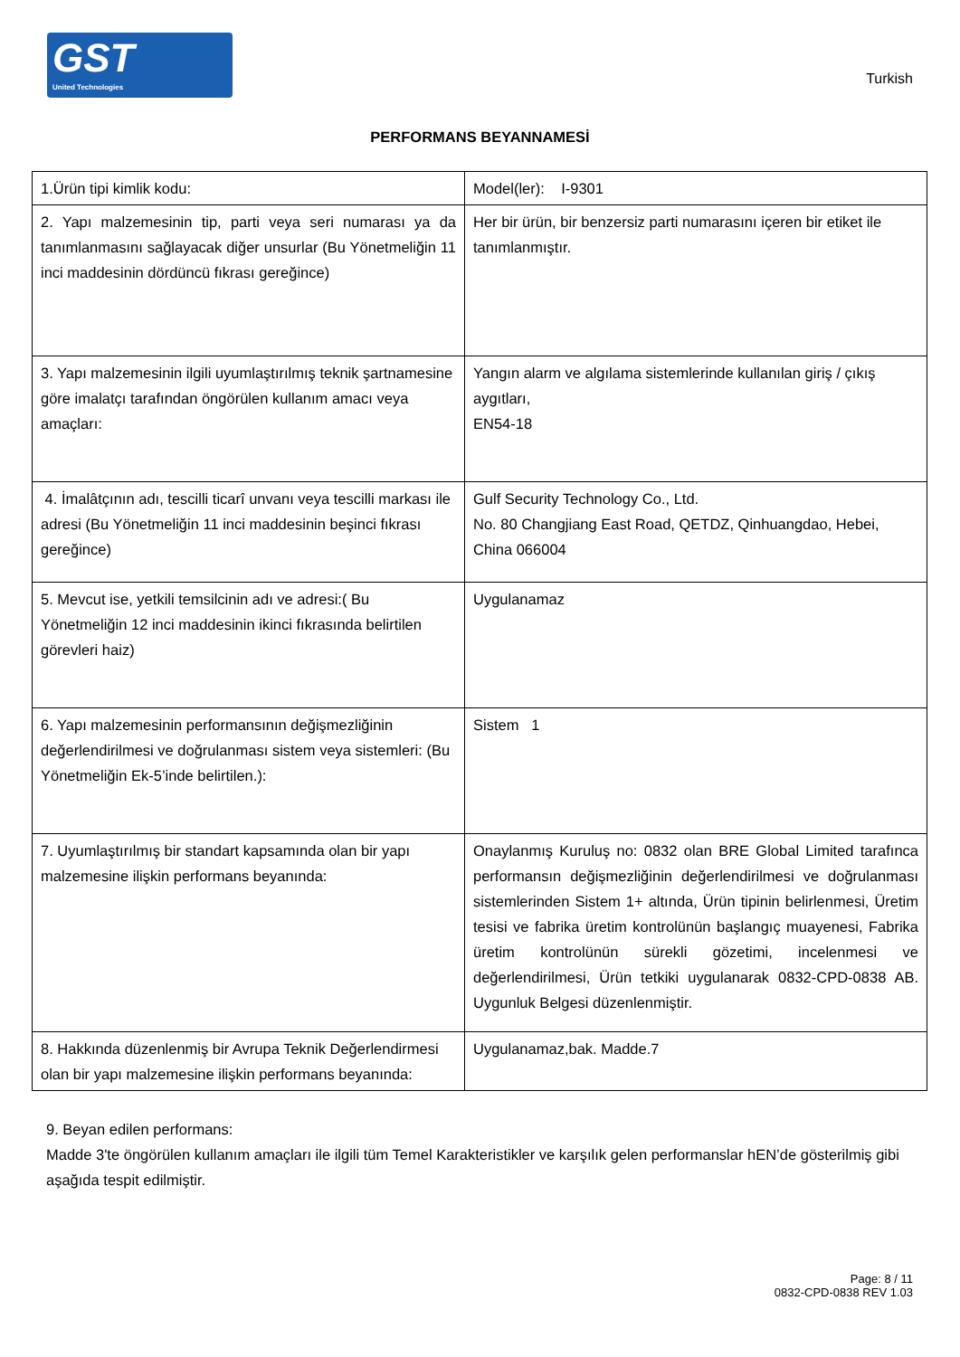GST
United Technologies
Turkish
PERFORMANS BEYANNAMESİ
| 1.Ürün tipi kimlik kodu: | Model(ler): I-9301 |
| 2. Yapı malzemesinin tip, parti veya seri numarası ya da tanımlanmasını sağlayacak diğer unsurlar (Bu Yönetmeliğin 11 inci maddesinin dördüncü fıkrası gereğince) | Her bir ürün, bir benzersiz parti numarasını içeren bir etiket ile tanımlanmıştır. |
| 3. Yapı malzemesinin ilgili uyumlaştırılmış teknik şartnamesine göre imalatçı tarafından öngörülen kullanım amacı veya amaçları: | Yangın alarm ve algılama sistemlerinde kullanılan giriş / çıkış aygıtları, EN54-18 |
| 4. İmalâtçının adı, tescilli ticarî unvanı veya tescilli markası ile adresi (Bu Yönetmeliğin 11 inci maddesinin beşinci fıkrası gereğince) | Gulf Security Technology Co., Ltd. No. 80 Changjiang East Road, QETDZ, Qinhuangdao, Hebei, China 066004 |
| 5. Mevcut ise, yetkili temsilcinin adı ve adresi:( Bu Yönetmeliğin 12 inci maddesinin ikinci fıkrasında belirtilen görevleri haiz) | Uygulanamaz |
| 6. Yapı malzemesinin performansının değişmezliğinin değerlendirilmesi ve doğrulanması sistem veya sistemleri: (Bu Yönetmeliğin Ek-5’inde belirtilen.): | Sistem 1 |
| 7. Uyumlaştırılmış bir standart kapsamında olan bir yapı malzemesine ilişkin performans beyanında: | Onaylanmış Kuruluş no: 0832 olan BRE Global Limited tarafınca performansın değişmezliğinin değerlendirilmesi ve doğrulanması sistemlerinden Sistem 1+ altında, Ürün tipinin belirlenmesi, Üretim tesisi ve fabrika üretim kontrolünün başlangıç muayenesi, Fabrika üretim kontrolünün sürekli gözetimi, incelenmesi ve değerlendirilmesi, Ürün tetkiki uygulanarak 0832-CPD-0838 AB. Uygunluk Belgesi düzenlenmiştir. |
| 8. Hakkında düzenlenmiş bir Avrupa Teknik Değerlendirmesi olan bir yapı malzemesine ilişkin performans beyanında: | Uygulanamaz,bak. Madde.7 |
9. Beyan edilen performans:
Madde 3'te öngörülen kullanım amaçları ile ilgili tüm Temel Karakteristikler ve karşılık gelen performanslar hEN’de gösterilmiş gibi aşağıda tespit edilmiştir.
Page: 8 / 11
0832-CPD-0838 REV 1.03